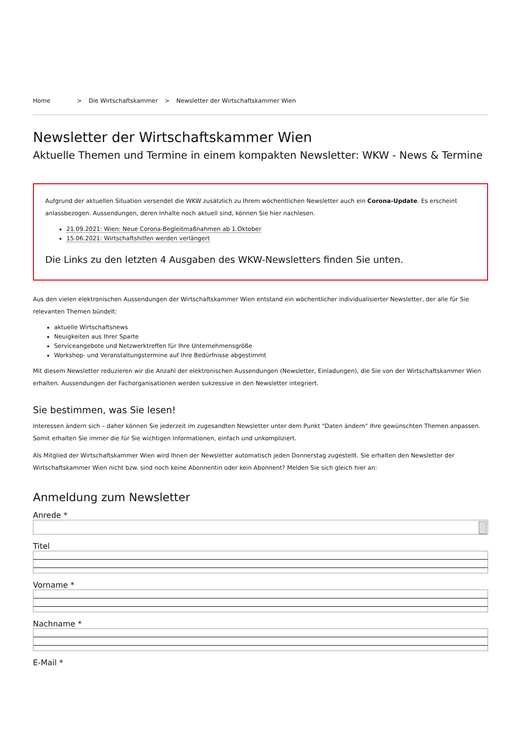Home > Die Wirtschaftskammer > Newsletter der Wirtschaftskammer Wien
Newsletter der Wirtschaftskammer Wien
Aktuelle Themen und Termine in einem kompakten Newsletter: WKW - News & Termine
Aufgrund der aktuellen Situation versendet die WKW zusätzlich zu Ihrem wöchentlichen Newsletter auch ein Corona-Update. Es erscheint anlassbezogen. Aussendungen, deren Inhalte noch aktuell sind, können Sie hier nachlesen.
21.09.2021: Wien: Neue Corona-Begleitmaßnahmen ab 1.Oktober
15.06.2021: Wirtschaftshilfen werden verlängert
Die Links zu den letzten 4 Ausgaben des WKW-Newsletters finden Sie unten.
Aus den vielen elektronischen Aussendungen der Wirtschaftskammer Wien entstand ein wöchentlicher individualisierter Newsletter, der alle für Sie relevanten Themen bündelt:
aktuelle Wirtschaftsnews
Neuigkeiten aus Ihrer Sparte
Serviceangebote und Netzwerktreffen für Ihre Unternehmensgröße
Workshop- und Veranstaltungstermine auf Ihre Bedürfnisse abgestimmt
Mit diesem Newsletter reduzieren wir die Anzahl der elektronischen Aussendungen (Newsletter, Einladungen), die Sie von der Wirtschaftskammer Wien erhalten. Aussendungen der Fachorganisationen werden sukzessive in den Newsletter integriert.
Sie bestimmen, was Sie lesen!
Interessen ändern sich – daher können Sie jederzeit im zugesandten Newsletter unter dem Punkt "Daten ändern" Ihre gewünschten Themen anpassen. Somit erhalten Sie immer die für Sie wichtigen Informationen, einfach und unkompliziert.
Als Mitglied der Wirtschaftskammer Wien wird Ihnen der Newsletter automatisch jeden Donnerstag zugestellt. Sie erhalten den Newsletter der Wirtschaftskammer Wien nicht bzw. sind noch keine Abonnentin oder kein Abonnent? Melden Sie sich gleich hier an:
Anmeldung zum Newsletter
Anrede *
Titel
Vorname *
Nachname *
E-Mail *